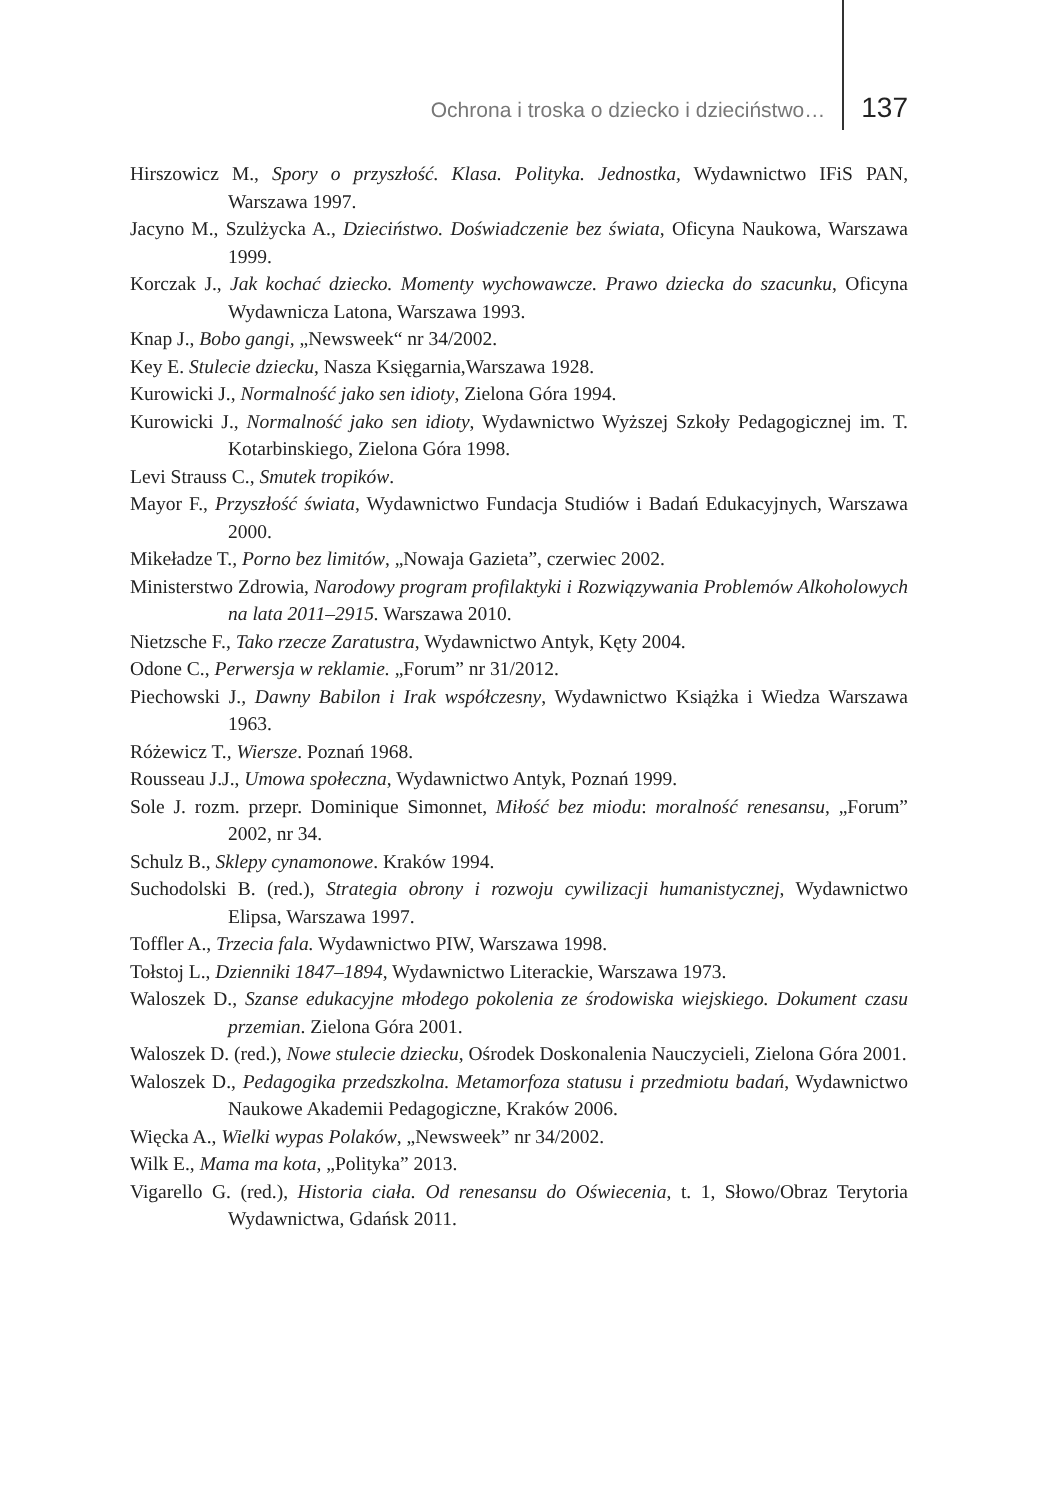Ochrona i troska o dziecko i dzieciństwo… 137
Hirszowicz M., Spory o przyszłość. Klasa. Polityka. Jednostka, Wydawnictwo IFiS PAN, Warszawa 1997.
Jacyno M., Szulżycka A., Dzieciństwo. Doświadczenie bez świata, Oficyna Naukowa, Warszawa 1999.
Korczak J., Jak kochać dziecko. Momenty wychowawcze. Prawo dziecka do szacunku, Oficyna Wydawnicza Latona, Warszawa 1993.
Knap J., Bobo gangi, „Newsweek“ nr 34/2002.
Key E. Stulecie dziecku, Nasza Księgarnia,Warszawa 1928.
Kurowicki J., Normalność jako sen idioty, Zielona Góra 1994.
Kurowicki J., Normalność jako sen idioty, Wydawnictwo Wyższej Szkoły Pedagogicznej im. T. Kotarbinskiego, Zielona Góra 1998.
Levi Strauss C., Smutek tropików.
Mayor F., Przyszłość świata, Wydawnictwo Fundacja Studiów i Badań Edukacyjnych, Warszawa 2000.
Mikeładze T., Porno bez limitów, „Nowaja Gazieta”, czerwiec 2002.
Ministerstwo Zdrowia, Narodowy program profilaktyki i Rozwiązywania Problemów Alkoholowych na lata 2011–2915. Warszawa 2010.
Nietzsche F., Tako rzecze Zaratustra, Wydawnictwo Antyk, Kęty 2004.
Odone C., Perwersja w reklamie. „Forum” nr 31/2012.
Piechowski J., Dawny Babilon i Irak współczesny, Wydawnictwo Książka i Wiedza Warszawa 1963.
Różewicz T., Wiersze. Poznań 1968.
Rousseau J.J., Umowa społeczna, Wydawnictwo Antyk, Poznań 1999.
Sole J. rozm. przepr. Dominique Simonnet, Miłość bez miodu: moralność renesansu, „Forum” 2002, nr 34.
Schulz B., Sklepy cynamonowe. Kraków 1994.
Suchodolski B. (red.), Strategia obrony i rozwoju cywilizacji humanistycznej, Wydawnictwo Elipsa, Warszawa 1997.
Toffler A., Trzecia fala. Wydawnictwo PIW, Warszawa 1998.
Tołstoj L., Dzienniki 1847–1894, Wydawnictwo Literackie, Warszawa 1973.
Waloszek D., Szanse edukacyjne młodego pokolenia ze środowiska wiejskiego. Dokument czasu przemian. Zielona Góra 2001.
Waloszek D. (red.), Nowe stulecie dziecku, Ośrodek Doskonalenia Nauczycieli, Zielona Góra 2001.
Waloszek D., Pedagogika przedszkolna. Metamorfoza statusu i przedmiotu badań, Wydawnictwo Naukowe Akademii Pedagogiczne, Kraków 2006.
Więcka A., Wielki wypas Polaków, „Newsweek” nr 34/2002.
Wilk E., Mama ma kota, „Polityka” 2013.
Vigarello G. (red.), Historia ciała. Od renesansu do Oświecenia, t. 1, Słowo/Obraz Terytoria Wydawnictwa, Gdańsk 2011.